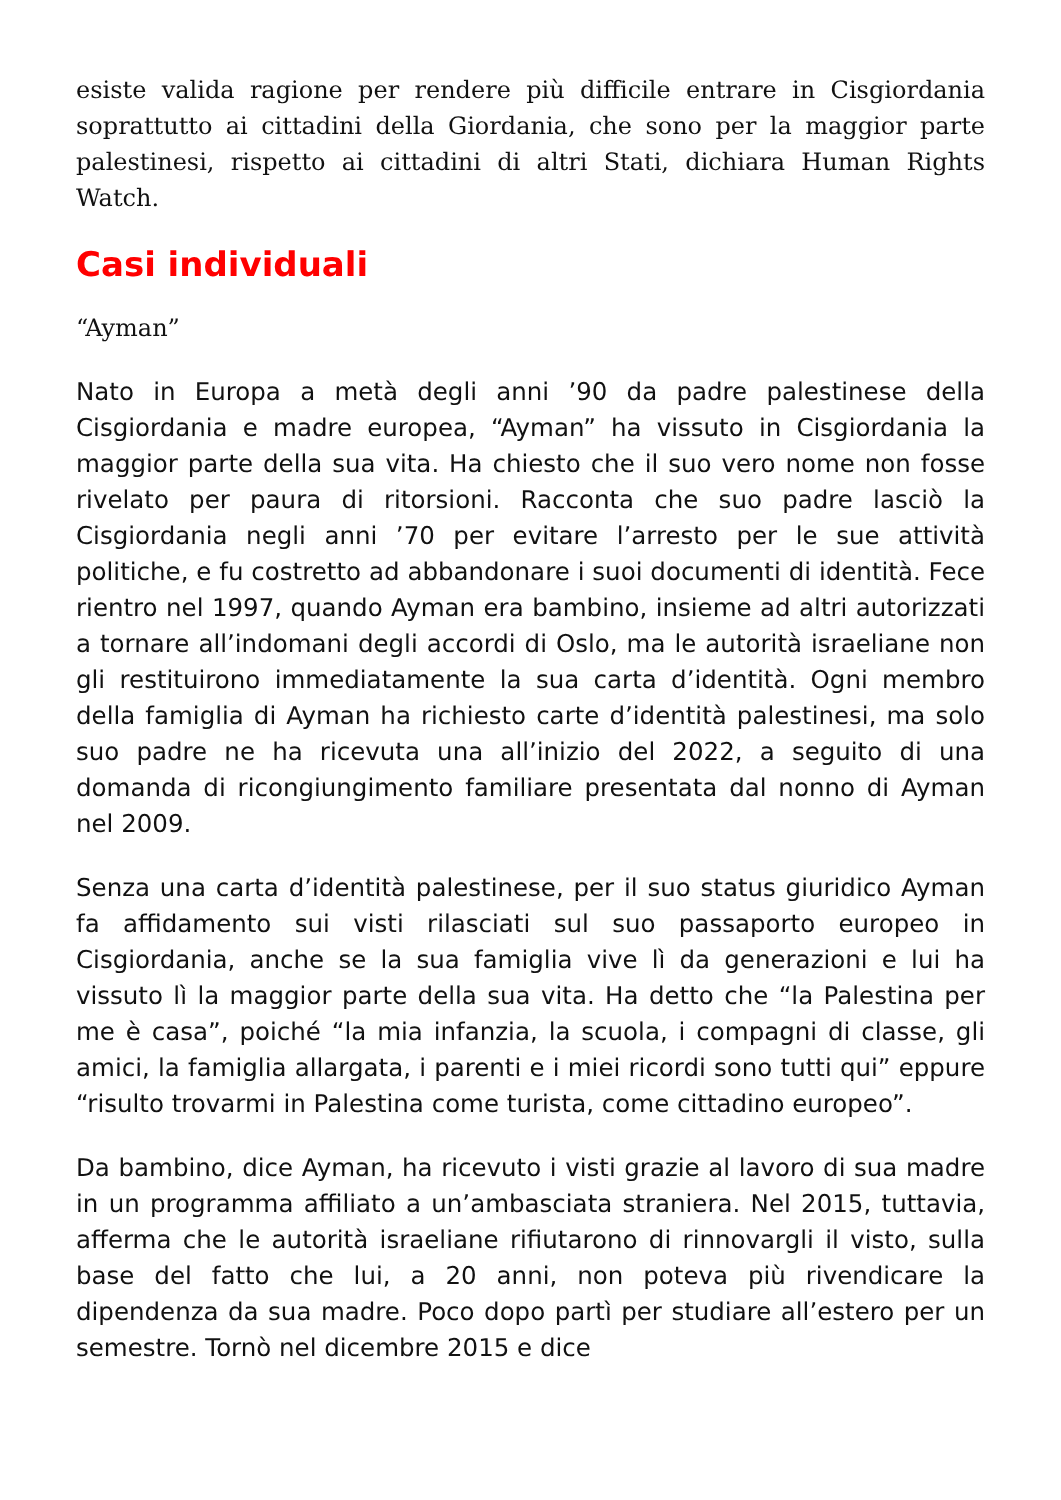esiste valida ragione per rendere più difficile entrare in Cisgiordania soprattutto ai cittadini della Giordania, che sono per la maggior parte palestinesi, rispetto ai cittadini di altri Stati, dichiara Human Rights Watch.
Casi individuali
“Ayman”
Nato in Europa a metà degli anni ’90 da padre palestinese della Cisgiordania e madre europea, “Ayman” ha vissuto in Cisgiordania la maggior parte della sua vita. Ha chiesto che il suo vero nome non fosse rivelato per paura di ritorsioni. Racconta che suo padre lasciò la Cisgiordania negli anni ’70 per evitare l’arresto per le sue attività politiche, e fu costretto ad abbandonare i suoi documenti di identità. Fece rientro nel 1997, quando Ayman era bambino, insieme ad altri autorizzati a tornare all’indomani degli accordi di Oslo, ma le autorità israeliane non gli restituirono immediatamente la sua carta d’identità. Ogni membro della famiglia di Ayman ha richiesto carte d’identità palestinesi, ma solo suo padre ne ha ricevuta una all’inizio del 2022, a seguito di una domanda di ricongiungimento familiare presentata dal nonno di Ayman nel 2009.
Senza una carta d’identità palestinese, per il suo status giuridico Ayman fa affidamento sui visti rilasciati sul suo passaporto europeo in Cisgiordania, anche se la sua famiglia vive lì da generazioni e lui ha vissuto lì la maggior parte della sua vita. Ha detto che “la Palestina per me è casa”, poiché “la mia infanzia, la scuola, i compagni di classe, gli amici, la famiglia allargata, i parenti e i miei ricordi sono tutti qui” eppure “risulto trovarmi in Palestina come turista, come cittadino europeo”.
Da bambino, dice Ayman, ha ricevuto i visti grazie al lavoro di sua madre in un programma affiliato a un’ambasciata straniera. Nel 2015, tuttavia, afferma che le autorità israeliane rifiutarono di rinnovargli il visto, sulla base del fatto che lui, a 20 anni, non poteva più rivendicare la dipendenza da sua madre. Poco dopo partì per studiare all’estero per un semestre. Tornò nel dicembre 2015 e dice